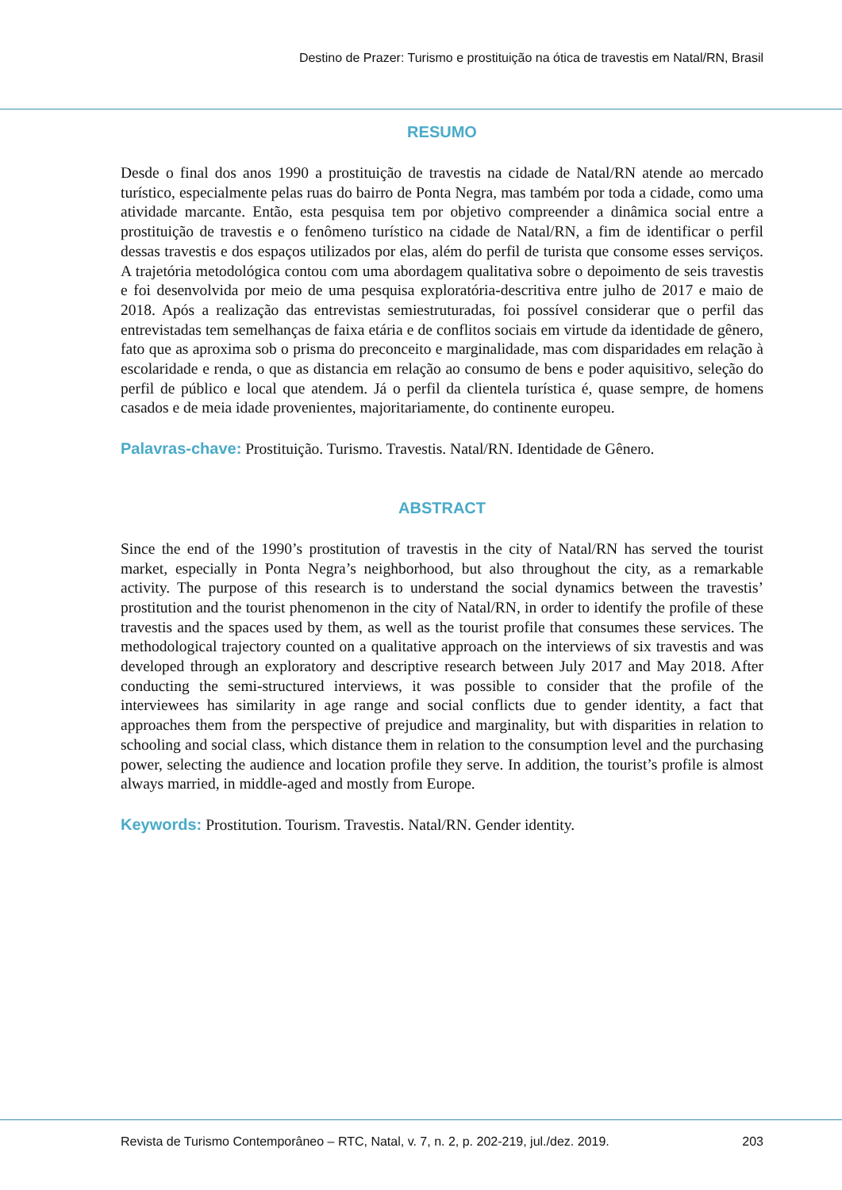Destino de Prazer: Turismo e prostituição na ótica de travestis em Natal/RN, Brasil
RESUMO
Desde o final dos anos 1990 a prostituição de travestis na cidade de Natal/RN atende ao mercado turístico, especialmente pelas ruas do bairro de Ponta Negra, mas também por toda a cidade, como uma atividade marcante. Então, esta pesquisa tem por objetivo compreender a dinâmica social entre a prostituição de travestis e o fenômeno turístico na cidade de Natal/RN, a fim de identificar o perfil dessas travestis e dos espaços utilizados por elas, além do perfil de turista que consome esses serviços. A trajetória metodológica contou com uma abordagem qualitativa sobre o depoimento de seis travestis e foi desenvolvida por meio de uma pesquisa exploratória-descritiva entre julho de 2017 e maio de 2018. Após a realização das entrevistas semiestruturadas, foi possível considerar que o perfil das entrevistadas tem semelhanças de faixa etária e de conflitos sociais em virtude da identidade de gênero, fato que as aproxima sob o prisma do preconceito e marginalidade, mas com disparidades em relação à escolaridade e renda, o que as distancia em relação ao consumo de bens e poder aquisitivo, seleção do perfil de público e local que atendem. Já o perfil da clientela turística é, quase sempre, de homens casados e de meia idade provenientes, majoritariamente, do continente europeu.
Palavras-chave: Prostituição. Turismo. Travestis. Natal/RN. Identidade de Gênero.
ABSTRACT
Since the end of the 1990’s prostitution of travestis in the city of Natal/RN has served the tourist market, especially in Ponta Negra’s neighborhood, but also throughout the city, as a remarkable activity. The purpose of this research is to understand the social dynamics between the travestis’ prostitution and the tourist phenomenon in the city of Natal/RN, in order to identify the profile of these travestis and the spaces used by them, as well as the tourist profile that consumes these services. The methodological trajectory counted on a qualitative approach on the interviews of six travestis and was developed through an exploratory and descriptive research between July 2017 and May 2018. After conducting the semi-structured interviews, it was possible to consider that the profile of the interviewees has similarity in age range and social conflicts due to gender identity, a fact that approaches them from the perspective of prejudice and marginality, but with disparities in relation to schooling and social class, which distance them in relation to the consumption level and the purchasing power, selecting the audience and location profile they serve. In addition, the tourist’s profile is almost always married, in middle-aged and mostly from Europe.
Keywords: Prostitution. Tourism. Travestis. Natal/RN. Gender identity.
Revista de Turismo Contemporâneo – RTC, Natal, v. 7, n. 2, p. 202-219, jul./dez. 2019. 203